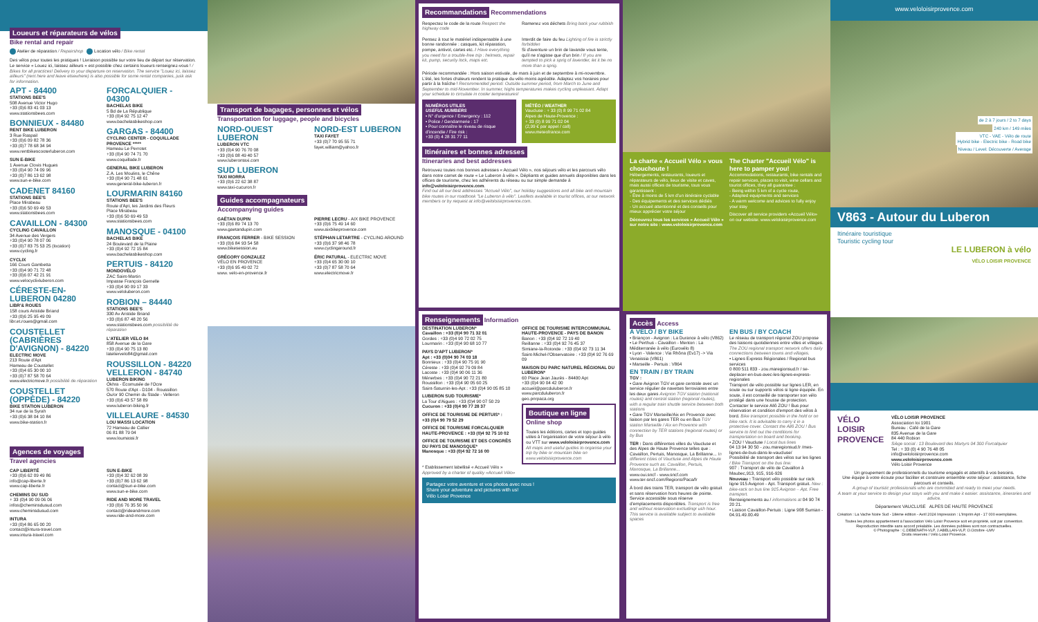Loueurs et réparateurs de vélos
Bike rental and repair
Atelier de réparation / Repairshop Location vélo / Bike rental
Des vélos pour toutes les pratiques ! Livraison possible sur votre lieu de départ sur réservation. Le service « Louez ici, laissez ailleurs » est possible chez certains loueurs renseignez-vous ! / Bikes for all practices! Delivery to your departure on reservation. The service "Louez ici, laissez ailleurs" (rent here and leave elsewhere) is also possible for some rental companies, jusk ask for information.
APT - 84400
STATIONS BEE'S
508 Avenue Victor Hugo
+33 (0)6 83 41 03 13
www.stationsbees.com
BONNIEUX - 84480
RENT BIKE LUBERON
3 Rue Raspail
+33 (0)6 09 82 78 36
+33 (0)7 78 68 34 94
www.rentbikescooterluberon.com
SUN E-BIKE
1 Avenue Clovis Hugues
+33 (0)4 90 74 09 96
+33 (0)7 86 13 62 98
www.sun-e-bike.com
CADENET 84160
STATIONS BEE'S
Place Mirabeau
+33 (0)6 50 69 49 53
www.stationsbees.com
CAVAILLON - 84300
CYCLING CAVAILLON
34 Avenue des Vergers
+33 (0)4 90 78 07 06
+33 (0)7 83 75 53 25 (location)
www.cycling.fr
CYCLIX
166 Cours Gambetta
+33 (0)4 90 71 72 48
+33 (0)6 07 42 21 91
www.velocyclixluberon.com
CÉRESTE-EN- LUBERON 04280
LIBR'& ROUES
158 cours Aristide Briand
+33 (0)6 25 95 49 09
libr.et.roues@gmail.com
COUSTELLET (CABRIÈRES D'AVIGNON) - 84220
ELECTRIC MOVE
213 Route d'Apt
Hameau de Coustellet
+33 (0)4 65 30 00 10
+33 (0)7 87 58 70 64
www.electricmove.fr possibilité de réparation
COUSTELLET (OPPÈDE) - 84220
BIKE STATION LUBERON
34 rue de la Syrah
+33 (0)6 38 04 10 84
www.bike-station.fr
FORCALQUIER - 04300
BACHELAS BIKE
5 Bd de La République
+33 (0)4 92 75 12 47
www.bachelasbikeshop.com
GARGAS - 84400
CYCLING CENTER - COQUILLADE PROVENCE *****
Hameau Le Perrotet
+33 (0)4 90 74 71 70
www.coquillade.fr
GENERAL BIKE LUBERON
Z.A. Les Moulins, le Chêne
+33 (0)4 90 71 48 61
www.general-bike-luberon.fr
LOURMARIN 84160
STATIONS BEE'S
Route d'Apt, les Jardins des Fleurs
Place Mirabeau
+33 (0)6 50 69 49 53
www.stationsbees.com
MANOSQUE - 04100
BACHELAS BIKE
24 Boulevard de la Plaine
+33 (0)4 92 72 15 84
www.bachelasbikeshop.com
PERTUIS - 84120
MONDOVÉLO
ZAC Saint-Martin
Impasse François Gernelle
+33 (0)4 90 09 17 33
www.veloluberon.com
ROBION – 84440
STATIONS BEE'S
330 Av Aristide Briand
+33 (0)6 87 48 20 56
www.stationsbees.com possibilité de réparation
L'ATELIER VELO 84
858 Avenue de la Gare
+33 (0)4 90 75 13 80
lateliervelo84@gmail.com
ROUSSILLON - 84220 VELLERON - 84740
LUBERON BIKING
Ôkhra - Écomusée de l'Ocre
570 Route d'Apt - D104 - Roussillon
Ou/or 90 Chemin du Stade - Velleron
+33 (0)6 43 57 58 89
www.luberon-biking.fr
VILLELAURE - 84530
LOU MASSI LOCATION
72 Hameau de Callier
06 81 88 79 04
www.loumassi.fr
Agences de voyages
Travel agencies
CAP LIBERTÉ
+33 (0)6 62 09 49 86
info@cap-liberte.fr
www.cap-liberte.fr
CHEMINS DU SUD
+ 33 (0)4 90 09 06 06
infos@cheminsdusud.com
www.cheminsdusud.com
INTURA
+33 (0)4 86 65 00 20
contact@intura-travel.com
www.intura-travel.com
SUN E-BIKE
+33 (0)4 32 62 08 39
+33 (0)7 86 13 62 98
contact@sun-e-bike.com
www.sun-e-bike.com
RIDE AND MORE TRAVEL
+33 (0)6 76 35 50 96
contact@rideandmore.com
www.ride-and-more.com
Transport de bagages, personnes et vélos
Transportation for luggage, people and bicycles
NORD-OUEST LUBERON
LUBERON VTC
+33 (0)4 90 76 70 08
+33 (0)6 08 49 40 57
www.luberontaxi.com
SUD LUBERON
TAXI MORRA
+33 (0)6 22 62 38 87
www.taxi-cucuron.fr
NORD-EST LUBERON
TAXI FAYET
+33 (0)7 70 95 55 71
fayet.william@yahoo.fr
Guides accompagnateurs
Accompanying guides
GAËTAN DUPIN
+33 (0)6 89 74 13 70
www.gaetandupin.com
FRANÇOIS FERRER - BIKE SESSION
+33 (0)6 84 93 54 58
www.bikesession.eu
GRÉGORY GONZALEZ
VÉLO EN PROVENCE
+33 (0)6 95 49 02 72
www. velo-en-provence.fr
PIERRE LECRU - AIX BIKE PROVENCE
+33 (0)6 75 49 14 60
www.aixbikeprovence.com
STÉPHAN LETARTRE - CYCLING AROUND
+33 (0)6 37 98 46 78
www.cyclingaround.fr
ÉRIC PATURAL - ELECTRIC MOVE
+33 (0)4 65 30 00 10
+33 (0)7 87 58 70 64
www.electricmove.fr
Recommandations Recommendations
Respectez le code de la route Respect the highway code
Ramenez vos déchets Bring back your rubbish
Pensez à tout le matériel indispensable à une bonne randonnée : casques, kit réparation, pompe, antivol, cartes etc. / Have everything you need for a trouble-free trip : helmets, repair kit, pump, security lock, maps etc.
Interdit de faire du feu Lighting of fire is strictly forbidden
Si d'aventure un brin de lavande vous tente, qu'il ne s'agisse que d'un brin / If you are tempted to pick a sprig of lavender, let it be no more than a sprig.
Période recommandée : Hors saison estivale, de mars à juin et de septembre à mi-novembre. L'été, les fortes chaleurs rendent la pratique du vélo moins agréable. Adaptez vos horaires pour partir à la fraîche ! Recommended period: Outside summer period, from March to June and September to mid-November. In summer, highs temperatures makes cycling unpleasant. Adapt your schedule to circulate in cooler temperatures!
NUMÉROS UTILES
USEFUL NUMBERS
• N° d'urgence / Emergency : 112
• Police / Gendarmerie : 17
• Pour connaître le niveau de risque d'incendie / Fire risk :
+33 (0) 4 28 31 77 11
MÉTÉO / WEATHER
Vaucluse : + 33 (0) 8 99 71 02 84
Alpes de Haute-Provence :
+ 33 (0) 8 99 71 02 04
(2,99 € par appel / call)
www.meteofrance.com
Itinéraires et bonnes adresses
Itineraries and best addresses
Retrouvez toutes nos bonnes adresses « Accueil Vélo », nos séjours vélo et les parcours vélo dans notre carnet de route « Le Luberon à vélo ». Dépliants et guides annuels disponibles dans les offices de tourisme, chez les adhérents du réseau ou sur simple demande à info@veloloisirprovence.com.
Find out all our best addresses "Accueil Vélo", our holiday suggestions and all bike and mountain bike routes in our roadbook "Le Luberon à vélo". Leaflets available in tourist offices, at our network members or by request at info@veloloisirprovence.com.
Renseignements Information
DESTINATION LUBERON*
Cavaillon : +33 (0)4 90 71 32 01
Gordes : +33 (0)4 90 72 02 75
Lourmarin : +33 (0)4 90 68 10 77
PAYS D'APT LUBERON*
Apt : +33 (0)04 90 74 03 18
Bonnieux : +33 (0)4 90 75 91 90
Céreste : +33 (0)4 92 79 09 84
Lacoste : +33 (0)4 90 06 11 36
Ménerbes : +33 (0)4 90 72 21 80
Roussillon : +33 (0)4 90 05 60 25
Saint-Saturnin-les-Apt : +33 (0)4 90 05 85 10
LUBERON SUD TOURISME*
La Tour d'Aigues : +33 (0)4 90 07 50 29
Cucuron : +33 (0)4 90 77 28 37
OFFICE DE TOURISME DE PERTUIS* :
+33 (0)4 90 79 52 29
OFFICE DE TOURISME FORCALQUIER HAUTE-PROVENCE : +33 (0)4 92 75 10 02
OFFICE DE TOURISME ET DES CONGRÈS DU PAYS DE MANOSQUE*
Manosque : +33 (0)4 92 72 16 00
OFFICE DE TOURISME INTERCOMMUNAL HAUTE-PROVENCE - PAYS DE BANON
Banon : +33 (0)4 92 72 19 40
Reillanne : +33 (0)4 92 76 45 37
Simiane-la-Rotonde : +33 (0)4 92 73 11 34
Saint-Michel-l'Observatoire : +33 (0)4 92 76 69 09
MAISON DU PARC NATUREL RÉGIONAL DU LUBERON*
60 Place Jean Jaurès - 84400 Apt
+33 (0)4 90 04 42 00
accueil@parcduluberon.fr
www.parcduluberon.fr
geo.pnrpaca.org
Boutique en ligne
Online shop
Toutes les éditions, cartes et topo guides utiles à l'organisation de votre séjour à vélo ou VTT sur www.veloloisirprovence.com
All maps and useful guides to organise your trip by bike or mountain bike on www.veloloisirprovence.com
* Etablissement labellisé « Accueil Vélo »
Approved by a charter of quality «Accueil Vélo»
Partagez votre aventure et vos photos avec nous !
Share your adventure and pictures with us!
Vélo Loisir Provence
La charte « Accueil Vélo » vous chouchoute !
Hébergements, restaurants, loueurs et réparateurs de vélo, lieux de visite et caves, mais aussi offices de tourisme, tous vous garantissent :
- Être à moins de 5 km d'un itinéraire cyclable
- Des équipements et des services dédiés
- Un accueil attentionné et des conseils pour mieux apprécier votre séjour
Découvrez tous les services « Accueil Vélo » sur notre site : www.veloloisirprovence.com
The Charter "Accueil Vélo" is here to pamper you!
Accommodations, restaurants, bike rentals and repair services, places to visit, wine cellars and tourist offices, they all guarantee :
- Being within 5 km of a cycle route,
- Adapted equipments and services
- A warm welcome and advices to fully enjoy your stay
Discover all service providers «Accueil Vélo» on our website: www.veloloisirprovence.com
Accès Access
À VÉLO / BY BIKE
• Briançon - Avignon : La Durance à vélo (V862)
• Le Perthus - Cavaillon - Menton : La Méditerranée à vélo (Eurovélo 8)
• Lyon - Valence : Via Rhôna (Ev17) -> Via Venaissia (V861)
• Marseille - Pertuis : V864
EN TRAIN / BY TRAIN
TGV :
• Gare Avignon TGV et gare centrale avec un service régulier de navettes ferroviaires entre les deux gares Avignon TGV station (national routes) and central station (regional routes), with a regular train shuttle service between both stations
• Gare TGV Marseille/Aix en Provence avec liaison par les gares TER ou en Bus TGV station Marseille / Aix en Provence with connection by TER stations (regional routes) or by Bus
TER : Dans différentes villes du Vaucluse et des Alpes de Haute Provence telles que : Cavaillon, Pertuis, Manosque, La Brillanne... In different cities of Vaucluse and Alpes de Haute Provence such as: Cavaillon, Pertuis, Manosque, La Brillanne...
www.oui.sncf - www.sncf.com
www.ter-sncf.com/Regions/Paca/fr
À bord des trains TER, transport de vélo gratuit et sans réservation hors heures de pointe. Service accessible sous réserve d'emplacements disponibles. Transport is free and without reservation excludingr ush hour. This service is available subject to available spaces
EN BUS / BY COACH
Le réseau de transport régional ZOU propose des liaisons quotidiennes entre villes et villages. The ZOU regional transport network offers daily connections between towns and villages.
• Lignes Express Régionales / Regional bus services
0 800 511 833 - zou.maregionsud.fr / se-deplacer-en-bus-avec-les-lignes-express-regionales
Transport de vélo possible sur lignes LER, en soute ou sur supports vélos si ligne équipée. En soute, il est conseillé de transporter son vélo protégé dans une housse de protection. Contacter le service Allô ZOU ! Bus pour réservation et condition d'emport des vélos à bord. Bike transport possible in the hold or on bike rack. It is advisable to carry it in a protective cover. Contact the Allô ZOU ! Bus service to find out the conditions for transportation on board and booking.
• ZOU ! Vaucluse / Local bus lines
04 13 94 30 50 - zou.maregionsud.fr /mes-lignes-de-bus-dans-le-vaucluse/
Possibilité de transport des vélos sur les lignes / Bike Transport on the bus line:
907 : Transport de vélo de Cavaillon à Maubec,913, 915, 916-926
Nouveau : Transport vélo possible sur rack ligne 915 Avignon - Apt. Transport gratuit. New : bike-rack on bus line 915 Avignon – Apt. Free transport.
Renseignements au / informations at 04 90 74 20 21.
• Liaison Cavaillon-Pertuis : Ligne 908 Sumian - 04.91.49.00.49
www.veloloisirprovence.com
de 2 à 7 jours / 2 to 7 days
240 km / 149 miles
VTC - VAE - Vélo de route
Hybrid bike - Electric bike - Road bike
Niveau / Level: Découverte / Average
V863 - Autour du Luberon
Itinéraire touristique
Touristic cycling tour
LE LUBERON à vélo
VÉLO LOISIR PROVENCE
VÉLO LOISIR PROVENCE
VÉLO LOISIR PROVENCE
Association loi 1901
Bureau : Café de la Gare
835 Avenue de la Gare
84 440 Robion
Siège social : 13 Boulevard des Martyrs 04 300 Forcalquier
Tel : + 33 (0) 4 90 76 48 05
info@veloloisirprovence.com
www.veloloisirprovence.com
Vélo Loisir Provence
Un groupement de professionnels du tourisme engagés et attentifs à vos besoins.
Une équipe à votre écoute pour faciliter et construire ensemble votre séjour : assistance, fiche parcours et conseils.
A group of touristic professionals who are committed and ready to meet your needs.
A team at your service to design your stays with you and make it easier: assistance, itineraries and advice.
Département VAUCLUSE ALPES DE HAUTE PROVENCE
Création : La Vache Noire Sud - 18ème édition - Avril 2024 Impression : L'Imprim Apt - 17 000 exemplaires.
Toutes les photos appartiennent à l'association Vélo Loisir Provence soit en propriété, soit par convention. Reproduction interdite sans accord préalable. Les données publiées sont non contractuelles.
© Photographe : C.DEBENATH-VLP, J.ABELLAN-VLP, O.Octobre -LMV
Droits réservés / Vélo Loisir Provence.